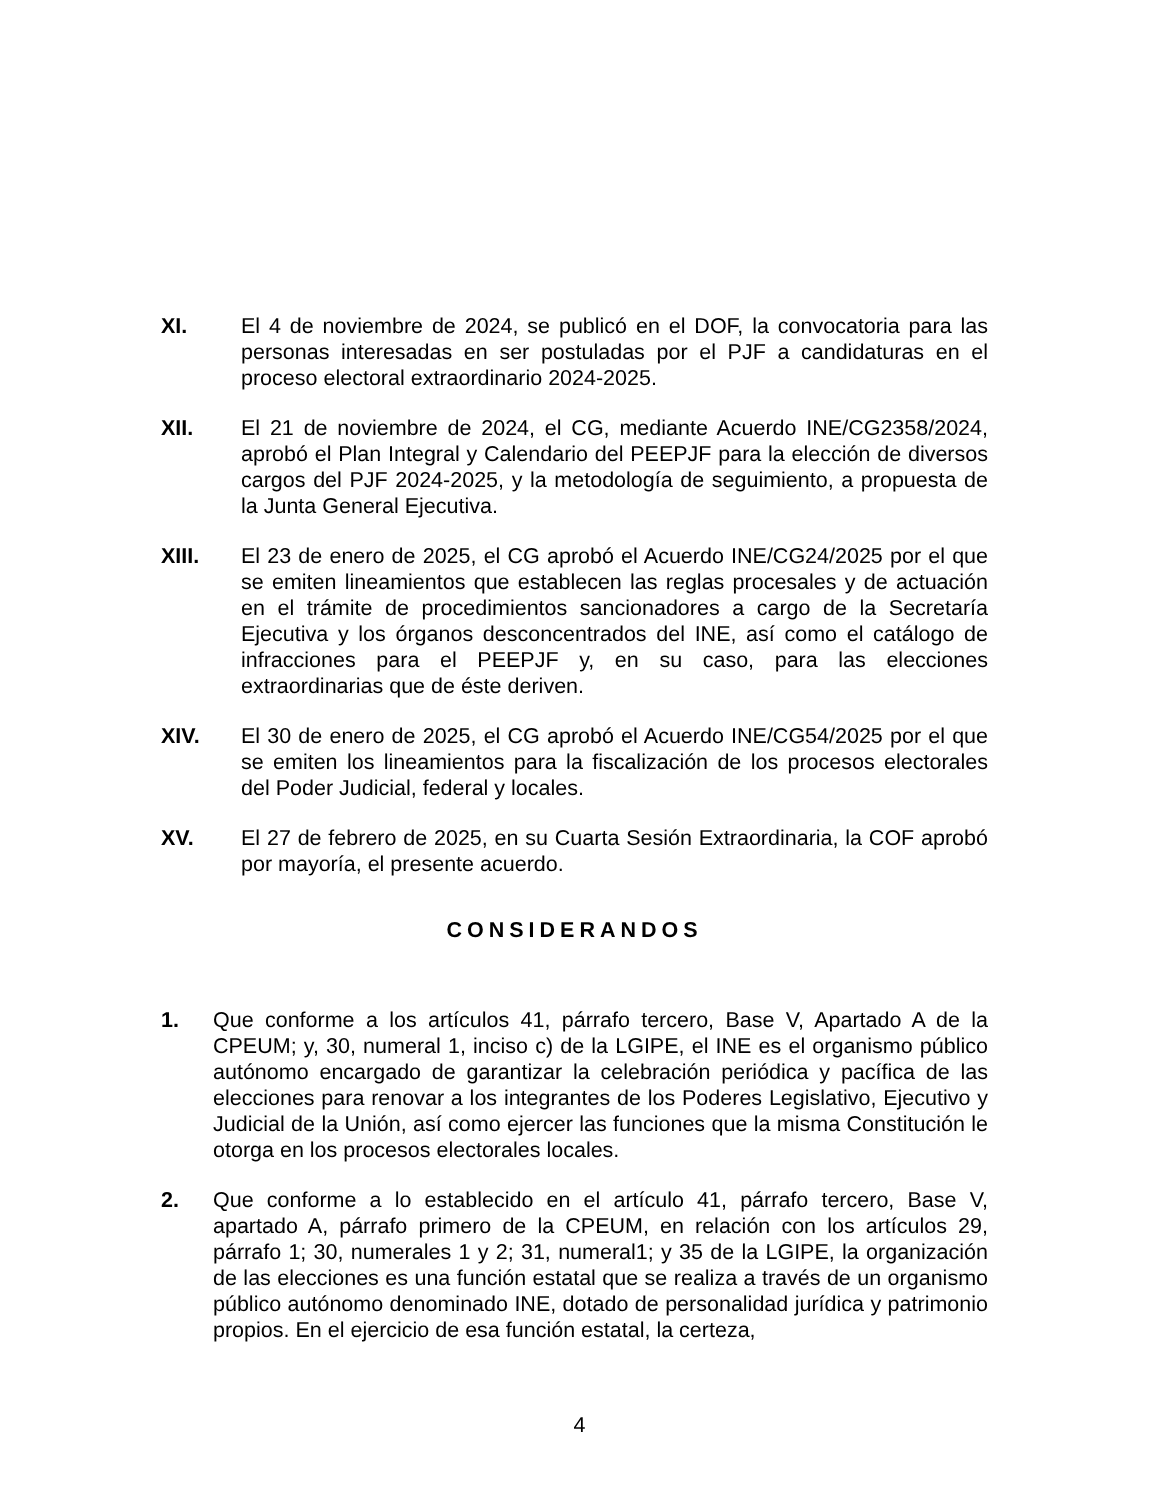XI. El 4 de noviembre de 2024, se publicó en el DOF, la convocatoria para las personas interesadas en ser postuladas por el PJF a candidaturas en el proceso electoral extraordinario 2024-2025.
XII. El 21 de noviembre de 2024, el CG, mediante Acuerdo INE/CG2358/2024, aprobó el Plan Integral y Calendario del PEEPJF para la elección de diversos cargos del PJF 2024-2025, y la metodología de seguimiento, a propuesta de la Junta General Ejecutiva.
XIII. El 23 de enero de 2025, el CG aprobó el Acuerdo INE/CG24/2025 por el que se emiten lineamientos que establecen las reglas procesales y de actuación en el trámite de procedimientos sancionadores a cargo de la Secretaría Ejecutiva y los órganos desconcentrados del INE, así como el catálogo de infracciones para el PEEPJF y, en su caso, para las elecciones extraordinarias que de éste deriven.
XIV. El 30 de enero de 2025, el CG aprobó el Acuerdo INE/CG54/2025 por el que se emiten los lineamientos para la fiscalización de los procesos electorales del Poder Judicial, federal y locales.
XV. El 27 de febrero de 2025, en su Cuarta Sesión Extraordinaria, la COF aprobó por mayoría, el presente acuerdo.
CONSIDERANDOS
1. Que conforme a los artículos 41, párrafo tercero, Base V, Apartado A de la CPEUM; y, 30, numeral 1, inciso c) de la LGIPE, el INE es el organismo público autónomo encargado de garantizar la celebración periódica y pacífica de las elecciones para renovar a los integrantes de los Poderes Legislativo, Ejecutivo y Judicial de la Unión, así como ejercer las funciones que la misma Constitución le otorga en los procesos electorales locales.
2. Que conforme a lo establecido en el artículo 41, párrafo tercero, Base V, apartado A, párrafo primero de la CPEUM, en relación con los artículos 29, párrafo 1; 30, numerales 1 y 2; 31, numeral1; y 35 de la LGIPE, la organización de las elecciones es una función estatal que se realiza a través de un organismo público autónomo denominado INE, dotado de personalidad jurídica y patrimonio propios. En el ejercicio de esa función estatal, la certeza,
4